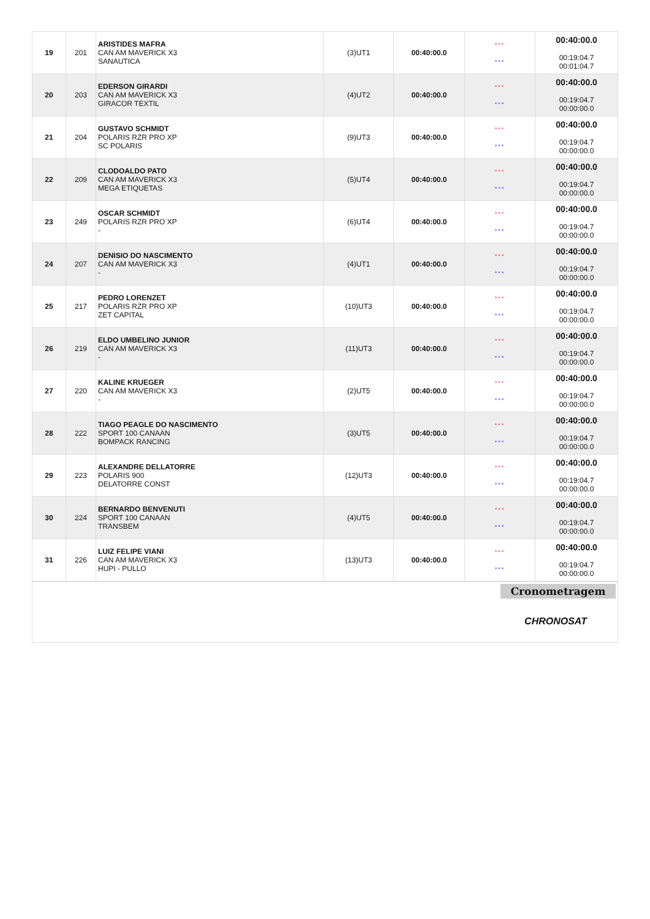| 19 | 201 | ARISTIDES MAFRA CAN AM MAVERICK X3 SANAUTICA | (3)UT1 | 00:40:00.0 | *** *** | 00:40:00.0 00:19:04.7 00:01:04.7 |
| 20 | 203 | EDERSON GIRARDI CAN AM MAVERICK X3 GIRACOR TEXTIL | (4)UT2 | 00:40:00.0 | *** *** | 00:40:00.0 00:19:04.7 00:00:00.0 |
| 21 | 204 | GUSTAVO SCHMIDT POLARIS RZR PRO XP SC POLARIS | (9)UT3 | 00:40:00.0 | *** *** | 00:40:00.0 00:19:04.7 00:00:00.0 |
| 22 | 209 | CLODOALDO PATO CAN AM MAVERICK X3 MEGA ETIQUETAS | (5)UT4 | 00:40:00.0 | *** *** | 00:40:00.0 00:19:04.7 00:00:00.0 |
| 23 | 249 | OSCAR SCHMIDT POLARIS RZR PRO XP - | (6)UT4 | 00:40:00.0 | *** *** | 00:40:00.0 00:19:04.7 00:00:00.0 |
| 24 | 207 | DENISIO DO NASCIMENTO CAN AM MAVERICK X3 - | (4)UT1 | 00:40:00.0 | *** *** | 00:40:00.0 00:19:04.7 00:00:00.0 |
| 25 | 217 | PEDRO LORENZET POLARIS RZR PRO XP ZET CAPITAL | (10)UT3 | 00:40:00.0 | *** *** | 00:40:00.0 00:19:04.7 00:00:00.0 |
| 26 | 219 | ELDO UMBELINO JUNIOR CAN AM MAVERICK X3 - | (11)UT3 | 00:40:00.0 | *** *** | 00:40:00.0 00:19:04.7 00:00:00.0 |
| 27 | 220 | KALINE KRUEGER CAN AM MAVERICK X3 - | (2)UT5 | 00:40:00.0 | *** *** | 00:40:00.0 00:19:04.7 00:00:00.0 |
| 28 | 222 | TIAGO PEAGLE DO NASCIMENTO SPORT 100 CANAAN BOMPACK RANCING | (3)UT5 | 00:40:00.0 | *** *** | 00:40:00.0 00:19:04.7 00:00:00.0 |
| 29 | 223 | ALEXANDRE DELLATORRE POLARIS 900 DELATORRE CONST | (12)UT3 | 00:40:00.0 | *** *** | 00:40:00.0 00:19:04.7 00:00:00.0 |
| 30 | 224 | BERNARDO BENVENUTI SPORT 100 CANAAN TRANSBEM | (4)UT5 | 00:40:00.0 | *** *** | 00:40:00.0 00:19:04.7 00:00:00.0 |
| 31 | 226 | LUIZ FELIPE VIANI CAN AM MAVERICK X3 HUPI - PULLO | (13)UT3 | 00:40:00.0 | *** *** | 00:40:00.0 00:19:04.7 00:00:00.0 |
Cronometragem
CHRONOSAT